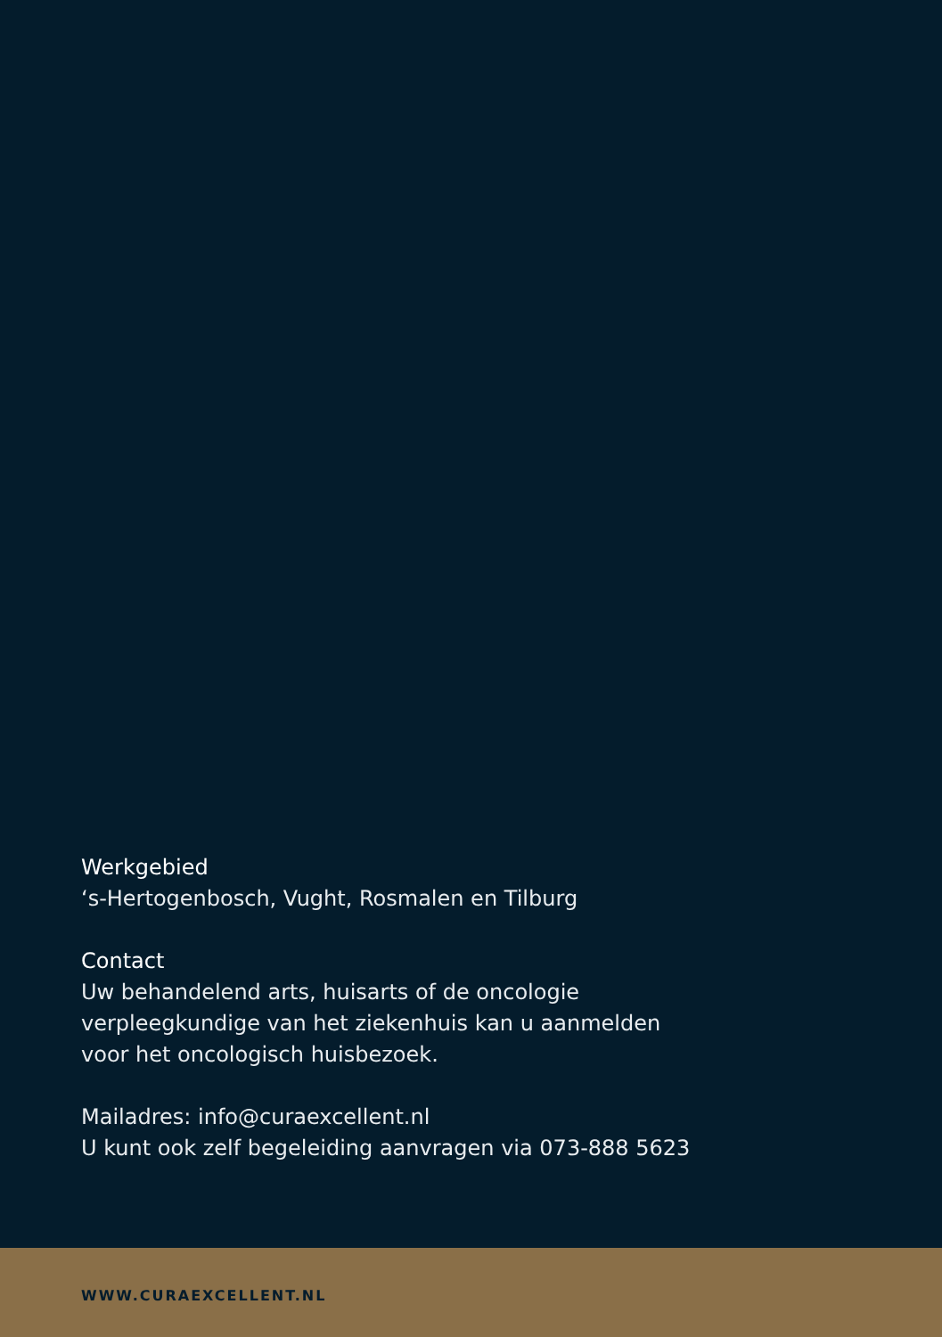Werkgebied
‘s-Hertogenbosch, Vught, Rosmalen en Tilburg
Contact
Uw behandelend arts, huisarts of de oncologie
verpleegkundige van het ziekenhuis kan u aanmelden
voor het oncologisch huisbezoek.
Mailadres: info@curaexcellent.nl
U kunt ook zelf begeleiding aanvragen via 073-888 5623
WWW.CURAEXCELLENT.NL